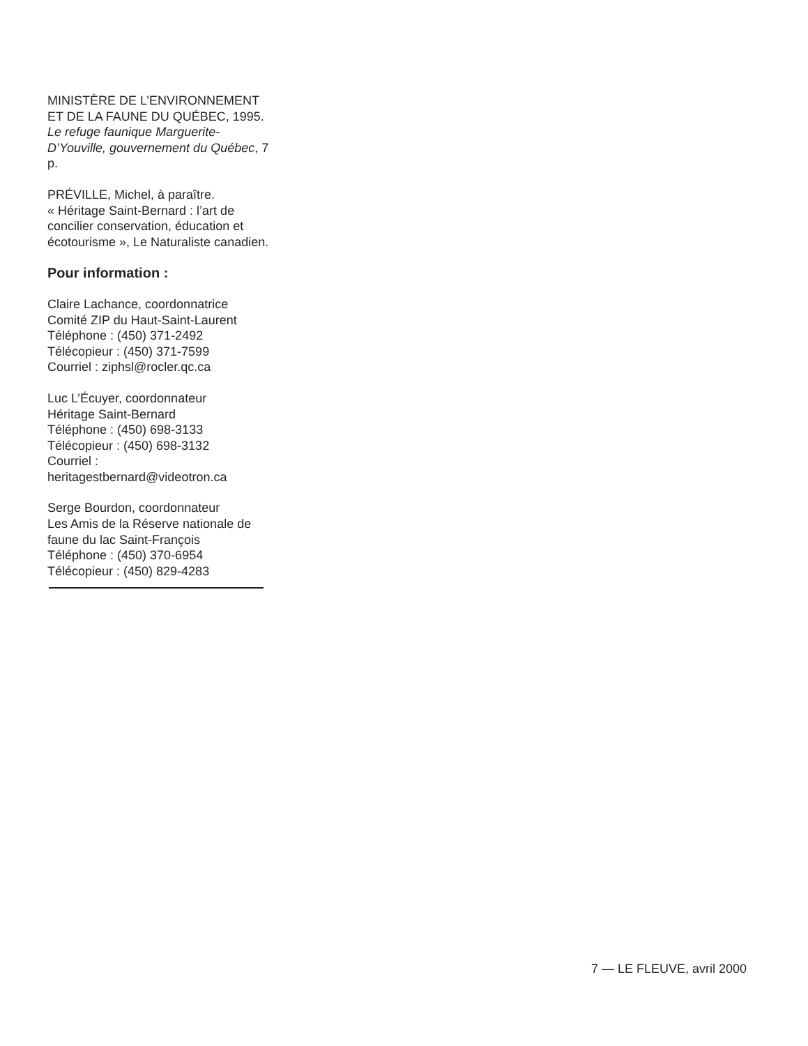MINISTÈRE DE L’ENVIRONNEMENT ET DE LA FAUNE DU QUÉBEC, 1995. Le refuge faunique Marguerite-D’Youville, gouvernement du Québec, 7 p.
PRÉVILLE, Michel, à paraître.
« Héritage Saint-Bernard : l’art de concilier conservation, éducation et écotourisme », Le Naturaliste canadien.
Pour information :
Claire Lachance, coordonnatrice
Comité ZIP du Haut-Saint-Laurent
Téléphone : (450) 371-2492
Télécopieur : (450) 371-7599
Courriel : ziphsl@rocler.qc.ca
Luc L’Écuyer, coordonnateur
Héritage Saint-Bernard
Téléphone : (450) 698-3133
Télécopieur : (450) 698-3132
Courriel :
heritagestbernard@videotron.ca
Serge Bourdon, coordonnateur
Les Amis de la Réserve nationale de faune du lac Saint-François
Téléphone : (450) 370-6954
Télécopieur : (450) 829-4283
7 — LE FLEUVE, avril 2000